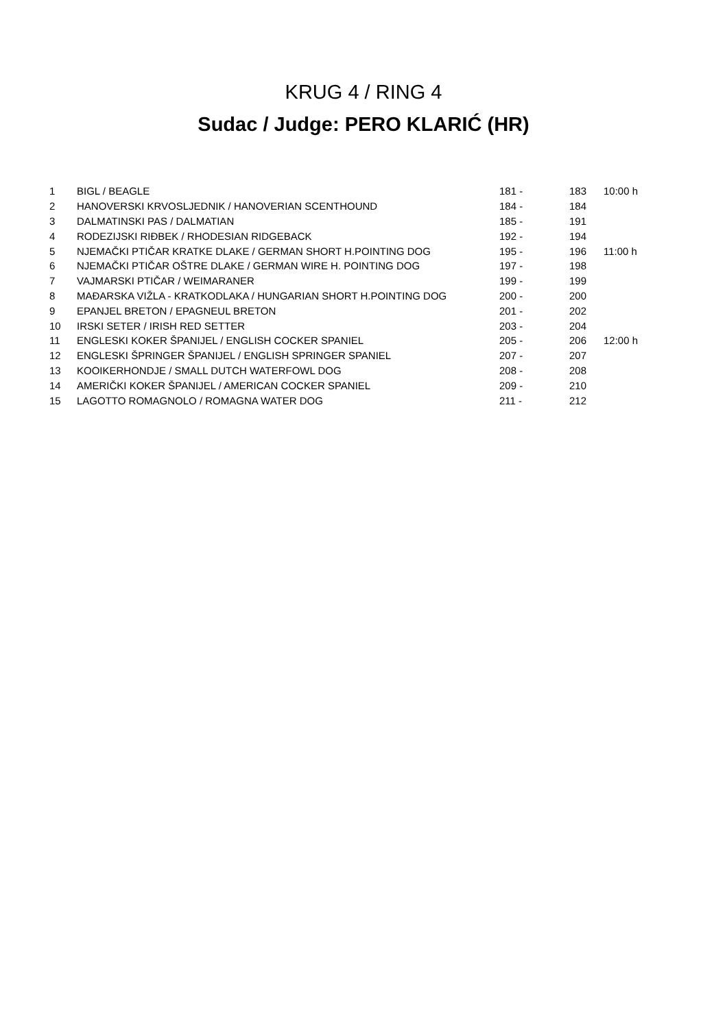KRUG 4 / RING 4
Sudac / Judge: PERO KLARIĆ (HR)
| 1 | BIGL / BEAGLE | 181 - | 183 | 10:00 h |
| 2 | HANOVERSKI KRVOSLJEDNIK / HANOVERIAN SCENTHOUND | 184 - | 184 | |
| 3 | DALMATINSKI PAS / DALMATIAN | 185 - | 191 | |
| 4 | RODEZIJSKI RIĐBEK / RHODESIAN RIDGEBACK | 192 - | 194 | |
| 5 | NJEMAČKI PTIČAR KRATKE DLAKE / GERMAN SHORT H.POINTING DOG | 195 - | 196 | 11:00 h |
| 6 | NJEMAČKI PTIČAR OŠTRE DLAKE / GERMAN WIRE H. POINTING DOG | 197 - | 198 | |
| 7 | VAJMARSKI PTIČAR / WEIMARANER | 199 - | 199 | |
| 8 | MAĐARSKA VIŽLA - KRATKODLAKA / HUNGARIAN SHORT H.POINTING DOG | 200 - | 200 | |
| 9 | EPANJEL BRETON / EPAGNEUL BRETON | 201 - | 202 | |
| 10 | IRSKI SETER / IRISH RED SETTER | 203 - | 204 | |
| 11 | ENGLESKI KOKER ŠPANIJEL / ENGLISH COCKER SPANIEL | 205 - | 206 | 12:00 h |
| 12 | ENGLESKI ŠPRINGER ŠPANIJEL / ENGLISH SPRINGER SPANIEL | 207 - | 207 | |
| 13 | KOOIKERHONDJE / SMALL DUTCH WATERFOWL DOG | 208 - | 208 | |
| 14 | AMERIČKI KOKER ŠPANIJEL / AMERICAN COCKER SPANIEL | 209 - | 210 | |
| 15 | LAGOTTO ROMAGNOLO / ROMAGNA WATER DOG | 211 - | 212 | |